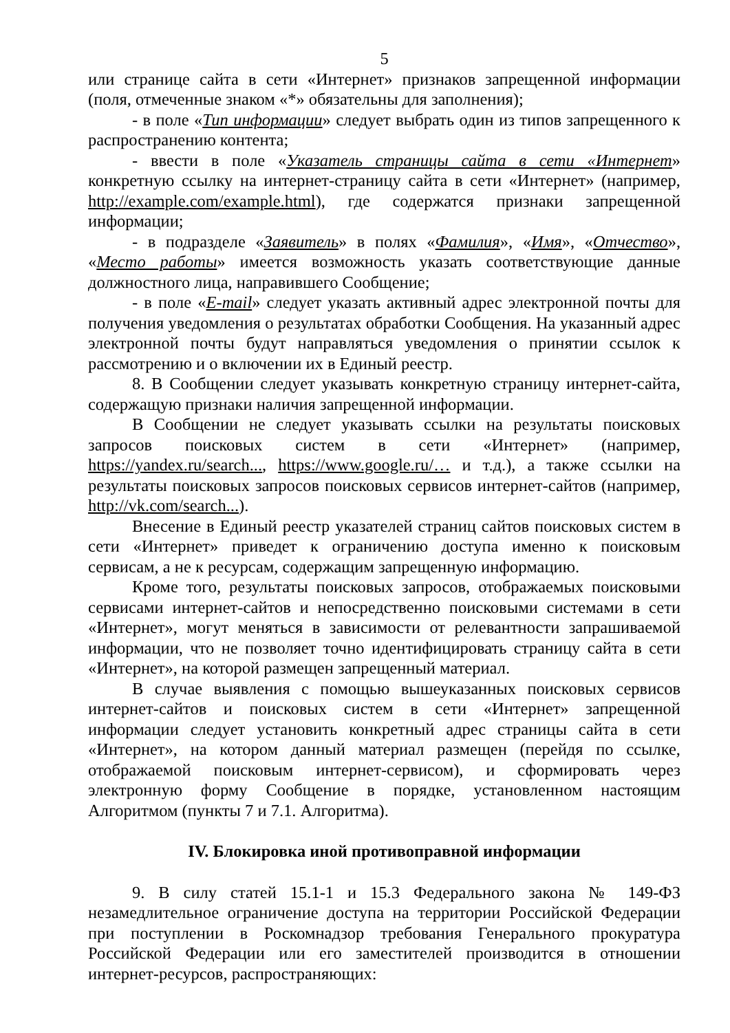5
или странице сайта в сети «Интернет» признаков запрещенной информации (поля, отмеченные знаком «*» обязательны для заполнения);
- в поле «Тип информации» следует выбрать один из типов запрещенного к распространению контента;
- ввести в поле «Указатель страницы сайта в сети «Интернет» конкретную ссылку на интернет-страницу сайта в сети «Интернет» (например, http://example.com/example.html), где содержатся признаки запрещенной информации;
- в подразделе «Заявитель» в полях «Фамилия», «Имя», «Отчество», «Место работы» имеется возможность указать соответствующие данные должностного лица, направившего Сообщение;
- в поле «E-mail» следует указать активный адрес электронной почты для получения уведомления о результатах обработки Сообщения. На указанный адрес электронной почты будут направляться уведомления о принятии ссылок к рассмотрению и о включении их в Единый реестр.
8. В Сообщении следует указывать конкретную страницу интернет-сайта, содержащую признаки наличия запрещенной информации.
В Сообщении не следует указывать ссылки на результаты поисковых запросов поисковых систем в сети «Интернет» (например, https://yandex.ru/search..., https://www.google.ru/… и т.д.), а также ссылки на результаты поисковых запросов поисковых сервисов интернет-сайтов (например, http://vk.com/search...).
Внесение в Единый реестр указателей страниц сайтов поисковых систем в сети «Интернет» приведет к ограничению доступа именно к поисковым сервисам, а не к ресурсам, содержащим запрещенную информацию.
Кроме того, результаты поисковых запросов, отображаемых поисковыми сервисами интернет-сайтов и непосредственно поисковыми системами в сети «Интернет», могут меняться в зависимости от релевантности запрашиваемой информации, что не позволяет точно идентифицировать страницу сайта в сети «Интернет», на которой размещен запрещенный материал.
В случае выявления с помощью вышеуказанных поисковых сервисов интернет-сайтов и поисковых систем в сети «Интернет» запрещенной информации следует установить конкретный адрес страницы сайта в сети «Интернет», на котором данный материал размещен (перейдя по ссылке, отображаемой поисковым интернет-сервисом), и сформировать через электронную форму Сообщение в порядке, установленном настоящим Алгоритмом (пункты 7 и 7.1. Алгоритма).
IV. Блокировка иной противоправной информации
9. В силу статей 15.1-1 и 15.3 Федерального закона № 149-ФЗ незамедлительное ограничение доступа на территории Российской Федерации при поступлении в Роскомнадзор требования Генерального прокуратура Российской Федерации или его заместителей производится в отношении интернет-ресурсов, распространяющих: